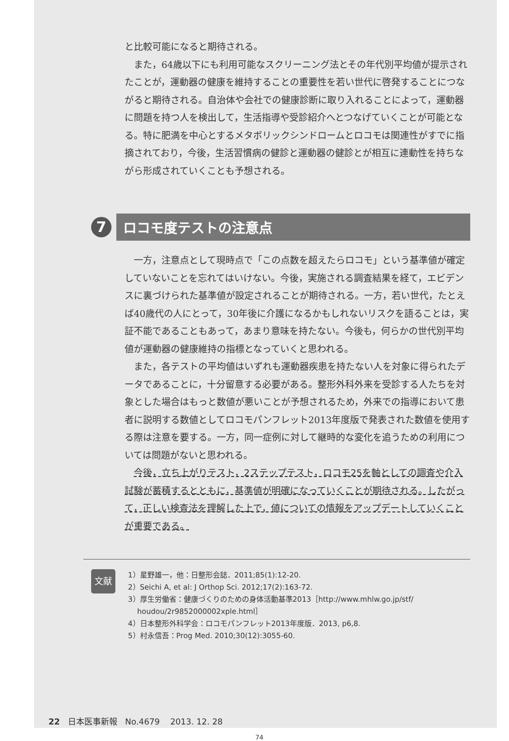と比較可能になると期待される。
また，64歳以下にも利用可能なスクリーニング法とその年代別平均値が提示されたことが，運動器の健康を維持することの重要性を若い世代に啓発することにつながると期待される。自治体や会社での健康診断に取り入れることによって，運動器に問題を持つ人を検出して，生活指導や受診紹介へとつなげていくことが可能となる。特に肥満を中心とするメタボリックシンドロームとロコモは関連性がすでに指摘されており，今後，生活習慣病の健診と運動器の健診とが相互に連動性を持ちながら形成されていくことも予想される。
7
ロコモ度テストの注意点
一方，注意点として現時点で「この点数を超えたらロコモ」という基準値が確定していないことを忘れてはいけない。今後，実施される調査結果を経て，エビデンスに裏づけられた基準値が設定されることが期待される。一方，若い世代，たとえば40歳代の人にとって，30年後に介護になるかもしれないリスクを語ることは，実証不能であることもあって，あまり意味を持たない。今後も，何らかの世代別平均値が運動器の健康維持の指標となっていくと思われる。
また，各テストの平均値はいずれも運動器疾患を持たない人を対象に得られたデータであることに，十分留意する必要がある。整形外科外来を受診する人たちを対象とした場合はもっと数値が悪いことが予想されるため，外来での指導において患者に説明する数値としてロコモパンフレット2013年度版で発表された数値を使用する際は注意を要する。一方，同一症例に対して継時的な変化を追うための利用については問題がないと思われる。
今後，立ち上がりテスト，2ステップテスト，ロコモ25を軸としての調査や介入試験が蓄積するとともに，基準値が明確になっていくことが期待される。したがって，正しい検査法を理解した上で，値についての情報をアップデートしていくことが重要である。
文献
1）星野雄一，他：日整形会誌．2011;85(1):12-20.
2）Seichi A, et al: J Orthop Sci. 2012;17(2):163-72.
3）厚生労働省：健康づくりのための身体活動基準2013［http://www.mhlw.go.jp/stf/
houdou/2r9852000002xple.html］
4）日本整形外科学会：ロコモパンフレット2013年度版．2013, p6,8.
5）村永信吾：Prog Med. 2010;30(12):3055-60.
22 日本医事新報 No.4679 2013. 12. 28
74